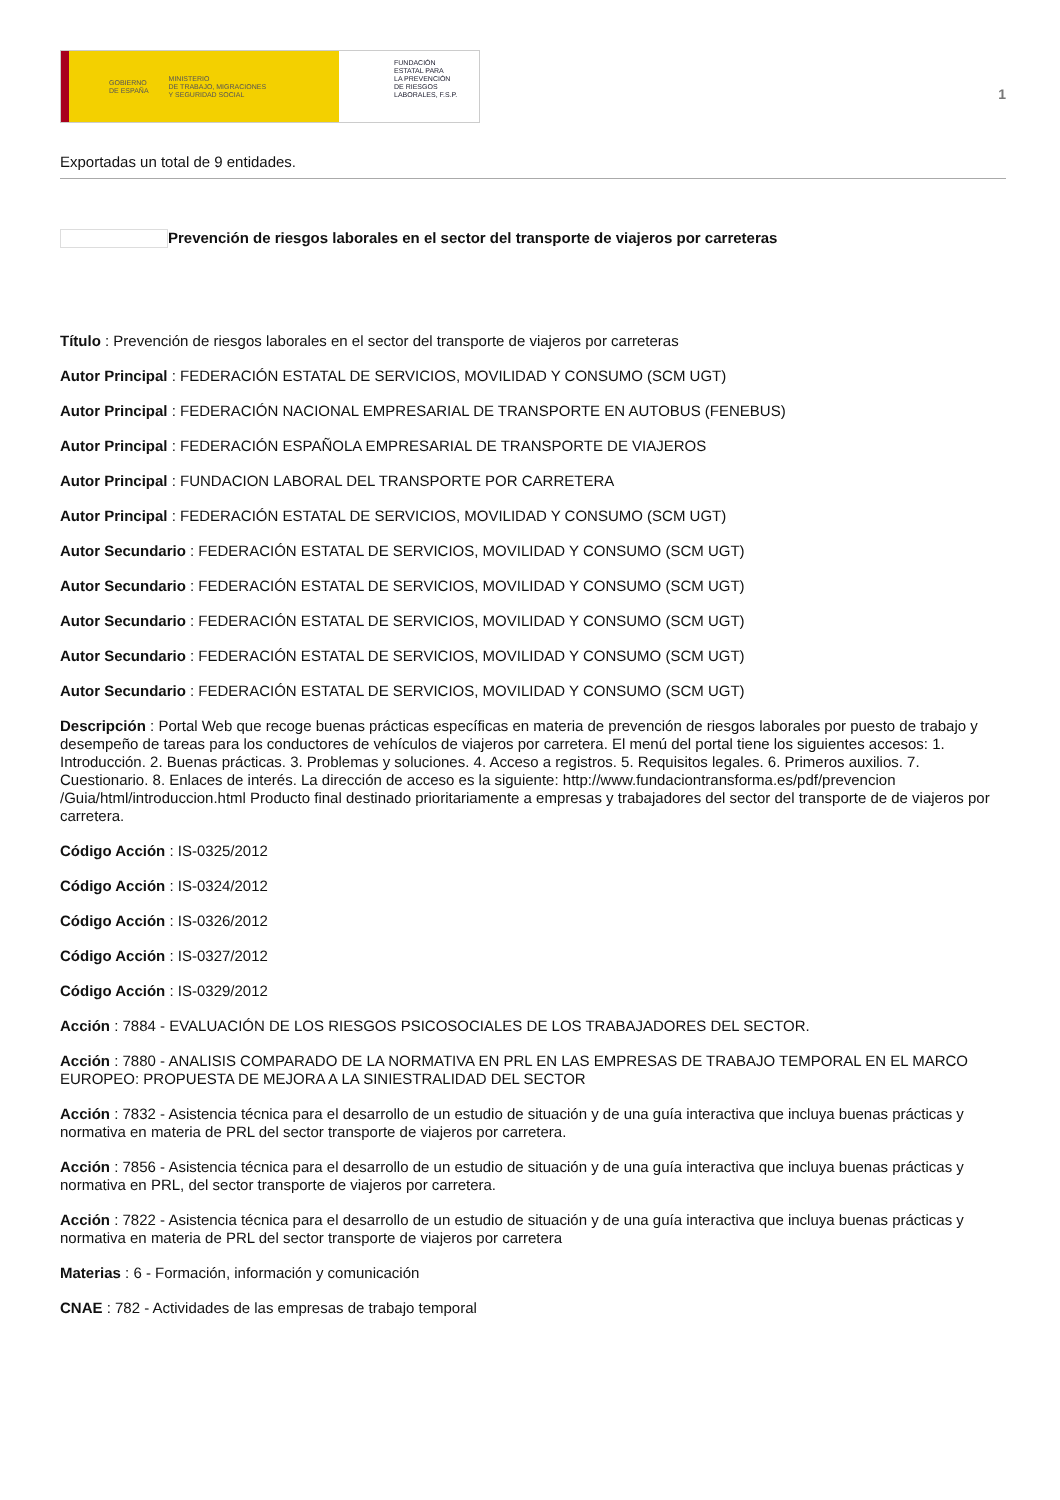GOBIERNO
DE ESPAÑA MINISTERIO
DE TRABAJO, MIGRACIONES
Y SEGURIDAD SOCIAL
FUNDACIÓN
ESTATAL PARA
LA PREVENCIÓN
DE RIESGOS
LABORALES, F.S.P.
1
Exportadas un total de 9 entidades.
Prevención de riesgos laborales en el sector del transporte de viajeros por carreteras
Título : Prevención de riesgos laborales en el sector del transporte de viajeros por carreteras
Autor Principal : FEDERACIÓN ESTATAL DE SERVICIOS, MOVILIDAD Y CONSUMO (SCM UGT)
Autor Principal : FEDERACIÓN NACIONAL EMPRESARIAL DE TRANSPORTE EN AUTOBUS (FENEBUS)
Autor Principal : FEDERACIÓN ESPAÑOLA EMPRESARIAL DE TRANSPORTE DE VIAJEROS
Autor Principal : FUNDACION LABORAL DEL TRANSPORTE POR CARRETERA
Autor Principal : FEDERACIÓN ESTATAL DE SERVICIOS, MOVILIDAD Y CONSUMO (SCM UGT)
Autor Secundario : FEDERACIÓN ESTATAL DE SERVICIOS, MOVILIDAD Y CONSUMO (SCM UGT)
Autor Secundario : FEDERACIÓN ESTATAL DE SERVICIOS, MOVILIDAD Y CONSUMO (SCM UGT)
Autor Secundario : FEDERACIÓN ESTATAL DE SERVICIOS, MOVILIDAD Y CONSUMO (SCM UGT)
Autor Secundario : FEDERACIÓN ESTATAL DE SERVICIOS, MOVILIDAD Y CONSUMO (SCM UGT)
Autor Secundario : FEDERACIÓN ESTATAL DE SERVICIOS, MOVILIDAD Y CONSUMO (SCM UGT)
Descripción : Portal Web que recoge buenas prácticas específicas en materia de prevención de riesgos laborales por puesto de trabajo y desempeño de tareas para los conductores de vehículos de viajeros por carretera. El menú del portal tiene los siguientes accesos: 1. Introducción. 2. Buenas prácticas. 3. Problemas y soluciones. 4. Acceso a registros. 5. Requisitos legales. 6. Primeros auxilios. 7. Cuestionario. 8. Enlaces de interés. La dirección de acceso es la siguiente: http://www.fundaciontransforma.es/pdf/prevencion /Guia/html/introduccion.html Producto final destinado prioritariamente a empresas y trabajadores del sector del transporte de de viajeros por carretera.
Código Acción : IS-0325/2012
Código Acción : IS-0324/2012
Código Acción : IS-0326/2012
Código Acción : IS-0327/2012
Código Acción : IS-0329/2012
Acción : 7884 - EVALUACIÓN DE LOS RIESGOS PSICOSOCIALES DE LOS TRABAJADORES DEL SECTOR.
Acción : 7880 - ANALISIS COMPARADO DE LA NORMATIVA EN PRL EN LAS EMPRESAS DE TRABAJO TEMPORAL EN EL MARCO EUROPEO: PROPUESTA DE MEJORA A LA SINIESTRALIDAD DEL SECTOR
Acción : 7832 - Asistencia técnica para el desarrollo de un estudio de situación y de una guía interactiva que incluya buenas prácticas y normativa en materia de PRL del sector transporte de viajeros por carretera.
Acción : 7856 - Asistencia técnica para el desarrollo de un estudio de situación y de una guía interactiva que incluya buenas prácticas y normativa en PRL, del sector transporte de viajeros por carretera.
Acción : 7822 - Asistencia técnica para el desarrollo de un estudio de situación y de una guía interactiva que incluya buenas prácticas y normativa en materia de PRL del sector transporte de viajeros por carretera
Materias : 6 - Formación, información y comunicación
CNAE : 782 - Actividades de las empresas de trabajo temporal